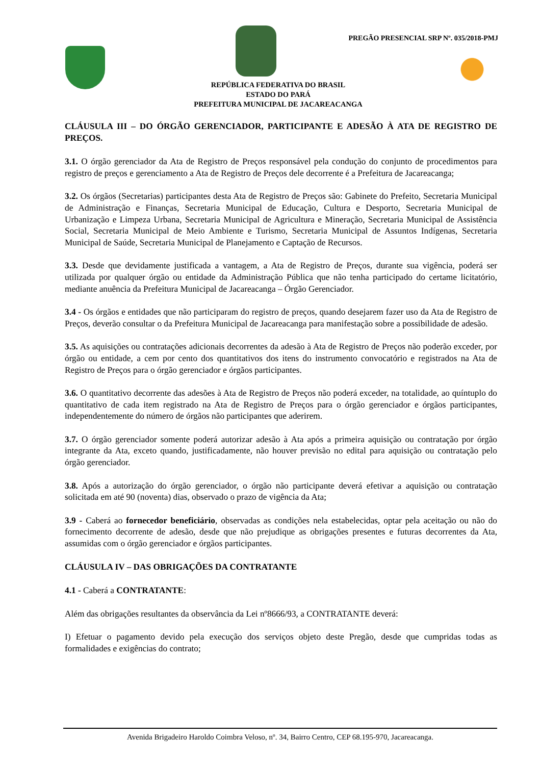PREGÃO PRESENCIAL SRP Nº. 035/2018-PMJ
REPÚBLICA FEDERATIVA DO BRASIL
ESTADO DO PARÁ
PREFEITURA MUNICIPAL DE JACAREACANGA
CLÁUSULA III – DO ÓRGÃO GERENCIADOR, PARTICIPANTE E ADESÃO À ATA DE REGISTRO DE PREÇOS.
3.1. O órgão gerenciador da Ata de Registro de Preços responsável pela condução do conjunto de procedimentos para registro de preços e gerenciamento a Ata de Registro de Preços dele decorrente é a Prefeitura de Jacareacanga;
3.2. Os órgãos (Secretarias) participantes desta Ata de Registro de Preços são: Gabinete do Prefeito, Secretaria Municipal de Administração e Finanças, Secretaria Municipal de Educação, Cultura e Desporto, Secretaria Municipal de Urbanização e Limpeza Urbana, Secretaria Municipal de Agricultura e Mineração, Secretaria Municipal de Assistência Social, Secretaria Municipal de Meio Ambiente e Turismo, Secretaria Municipal de Assuntos Indígenas, Secretaria Municipal de Saúde, Secretaria Municipal de Planejamento e Captação de Recursos.
3.3. Desde que devidamente justificada a vantagem, a Ata de Registro de Preços, durante sua vigência, poderá ser utilizada por qualquer órgão ou entidade da Administração Pública que não tenha participado do certame licitatório, mediante anuência da Prefeitura Municipal de Jacareacanga – Órgão Gerenciador.
3.4 - Os órgãos e entidades que não participaram do registro de preços, quando desejarem fazer uso da Ata de Registro de Preços, deverão consultar o da Prefeitura Municipal de Jacareacanga para manifestação sobre a possibilidade de adesão.
3.5. As aquisições ou contratações adicionais decorrentes da adesão à Ata de Registro de Preços não poderão exceder, por órgão ou entidade, a cem por cento dos quantitativos dos itens do instrumento convocatório e registrados na Ata de Registro de Preços para o órgão gerenciador e órgãos participantes.
3.6. O quantitativo decorrente das adesões à Ata de Registro de Preços não poderá exceder, na totalidade, ao quíntuplo do quantitativo de cada item registrado na Ata de Registro de Preços para o órgão gerenciador e órgãos participantes, independentemente do número de órgãos não participantes que aderirem.
3.7. O órgão gerenciador somente poderá autorizar adesão à Ata após a primeira aquisição ou contratação por órgão integrante da Ata, exceto quando, justificadamente, não houver previsão no edital para aquisição ou contratação pelo órgão gerenciador.
3.8. Após a autorização do órgão gerenciador, o órgão não participante deverá efetivar a aquisição ou contratação solicitada em até 90 (noventa) dias, observado o prazo de vigência da Ata;
3.9 - Caberá ao fornecedor beneficiário, observadas as condições nela estabelecidas, optar pela aceitação ou não do fornecimento decorrente de adesão, desde que não prejudique as obrigações presentes e futuras decorrentes da Ata, assumidas com o órgão gerenciador e órgãos participantes.
CLÁUSULA IV – DAS OBRIGAÇÕES DA CONTRATANTE
4.1 - Caberá a CONTRATANTE:
Além das obrigações resultantes da observância da Lei nº8666/93, a CONTRATANTE deverá:
I) Efetuar o pagamento devido pela execução dos serviços objeto deste Pregão, desde que cumpridas todas as formalidades e exigências do contrato;
Avenida Brigadeiro Haroldo Coimbra Veloso, nº. 34, Bairro Centro, CEP 68.195-970, Jacareacanga.